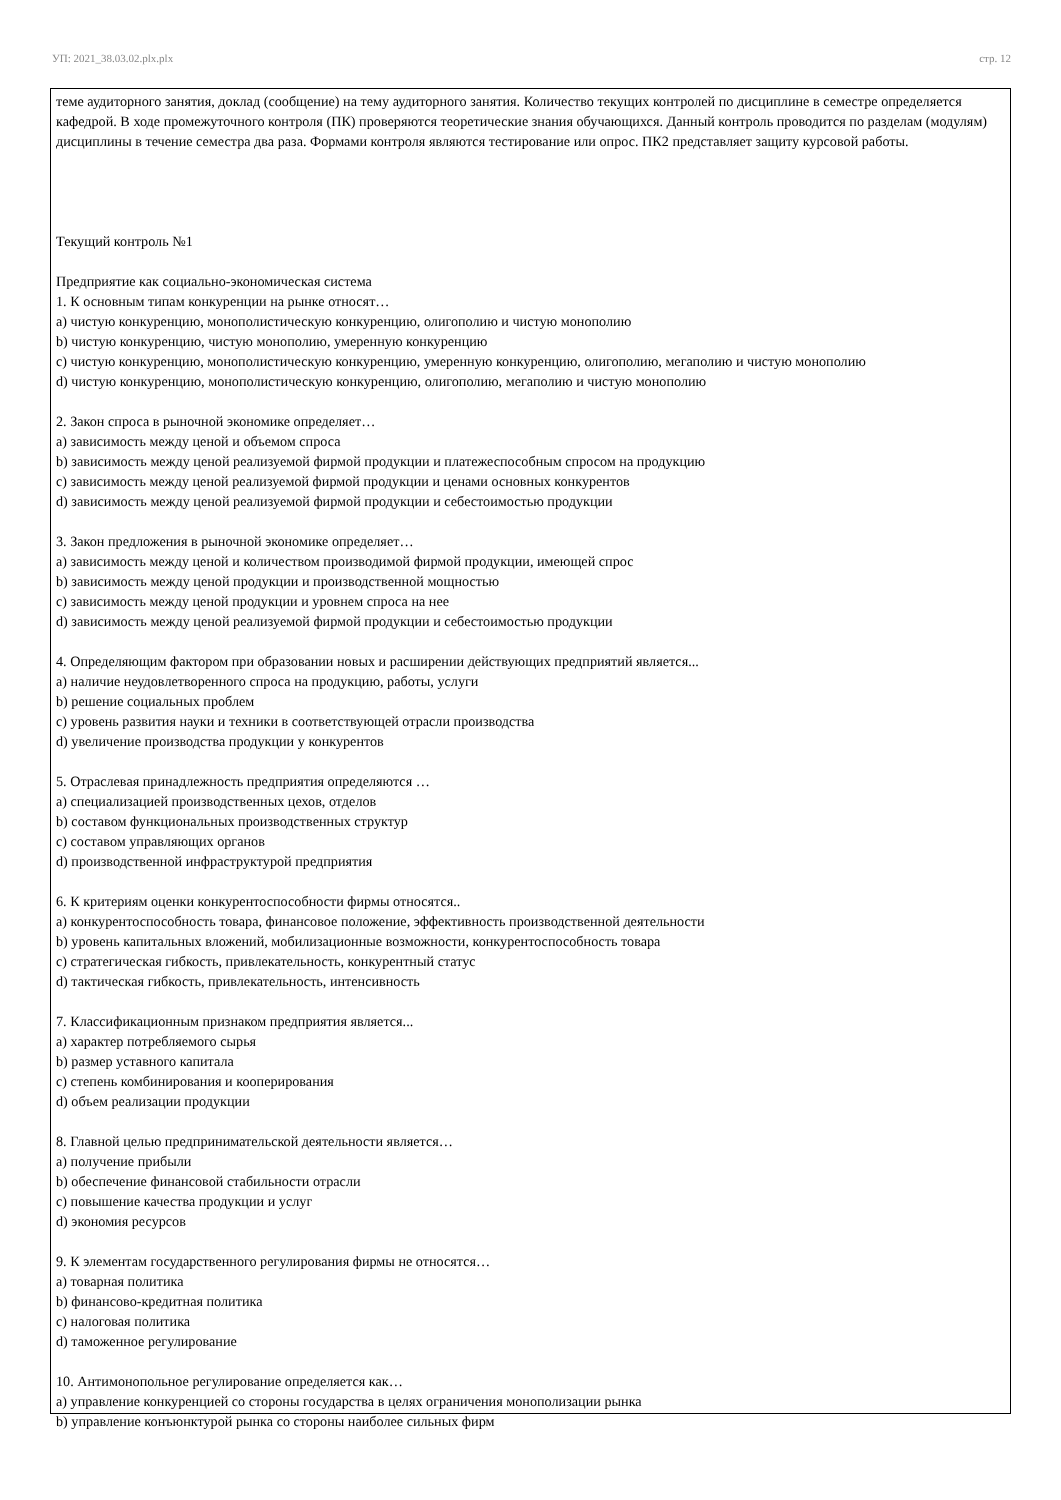УП: 2021_38.03.02.plx.plx стр. 12
теме аудиторного занятия, доклад (сообщение) на тему аудиторного занятия. Количество текущих контролей по дисциплине в семестре определяется кафедрой. В ходе промежуточного контроля (ПК) проверяются теоретические знания обучающихся. Данный контроль проводится по разделам (модулям) дисциплины в течение семестра два раза. Формами контроля являются тестирование или опрос. ПК2 представляет защиту курсовой работы.
Текущий контроль №1
Предприятие как социально-экономическая система
1. К основным типам конкуренции на рынке относят…
a) чистую конкуренцию, монополистическую конкуренцию, олигополию и чистую монополию
b) чистую конкуренцию, чистую монополию, умеренную конкуренцию
c) чистую конкуренцию, монополистическую конкуренцию, умеренную конкуренцию, олигополию, мегаполию и чистую монополию
d) чистую конкуренцию, монополистическую конкуренцию, олигополию, мегаполию и чистую монополию
2. Закон спроса в рыночной экономике определяет…
a) зависимость между ценой и объемом спроса
b) зависимость между ценой реализуемой фирмой продукции и платежеспособным спросом на продукцию
c) зависимость между ценой реализуемой фирмой продукции и ценами основных конкурентов
d) зависимость между ценой реализуемой фирмой продукции и себестоимостью продукции
3. Закон предложения в рыночной экономике определяет…
a) зависимость между ценой и количеством производимой фирмой продукции, имеющей спрос
b) зависимость между ценой продукции и производственной мощностью
c) зависимость между ценой продукции и уровнем спроса на нее
d) зависимость между ценой реализуемой фирмой продукции и себестоимостью продукции
4. Определяющим фактором при образовании новых и расширении действующих предприятий является...
a) наличие неудовлетворенного спроса на продукцию, работы, услуги
b) решение социальных проблем
c) уровень развития науки и техники в соответствующей отрасли производства
d) увеличение производства продукции у конкурентов
5. Отраслевая принадлежность предприятия определяются …
a) специализацией производственных цехов, отделов
b) составом функциональных производственных структур
c) составом управляющих органов
d) производственной инфраструктурой предприятия
6. К критериям оценки конкурентоспособности фирмы относятся..
a) конкурентоспособность товара, финансовое положение, эффективность производственной деятельности
b) уровень капитальных вложений, мобилизационные возможности, конкурентоспособность товара
c) стратегическая гибкость, привлекательность, конкурентный статус
d) тактическая гибкость, привлекательность, интенсивность
7. Классификационным признаком предприятия является...
a) характер потребляемого сырья
b) размер уставного капитала
c) степень комбинирования и кооперирования
d) объем реализации продукции
8. Главной целью предпринимательской деятельности является…
a) получение прибыли
b) обеспечение финансовой стабильности отрасли
c) повышение качества продукции и услуг
d) экономия ресурсов
9. К элементам государственного регулирования фирмы не относятся…
a) товарная политика
b) финансово-кредитная политика
c) налоговая политика
d) таможенное регулирование
10. Антимонопольное регулирование определяется как…
a) управление конкуренцией со стороны государства в целях ограничения монополизации рынка
b) управление конъюнктурой рынка со стороны наиболее сильных фирм